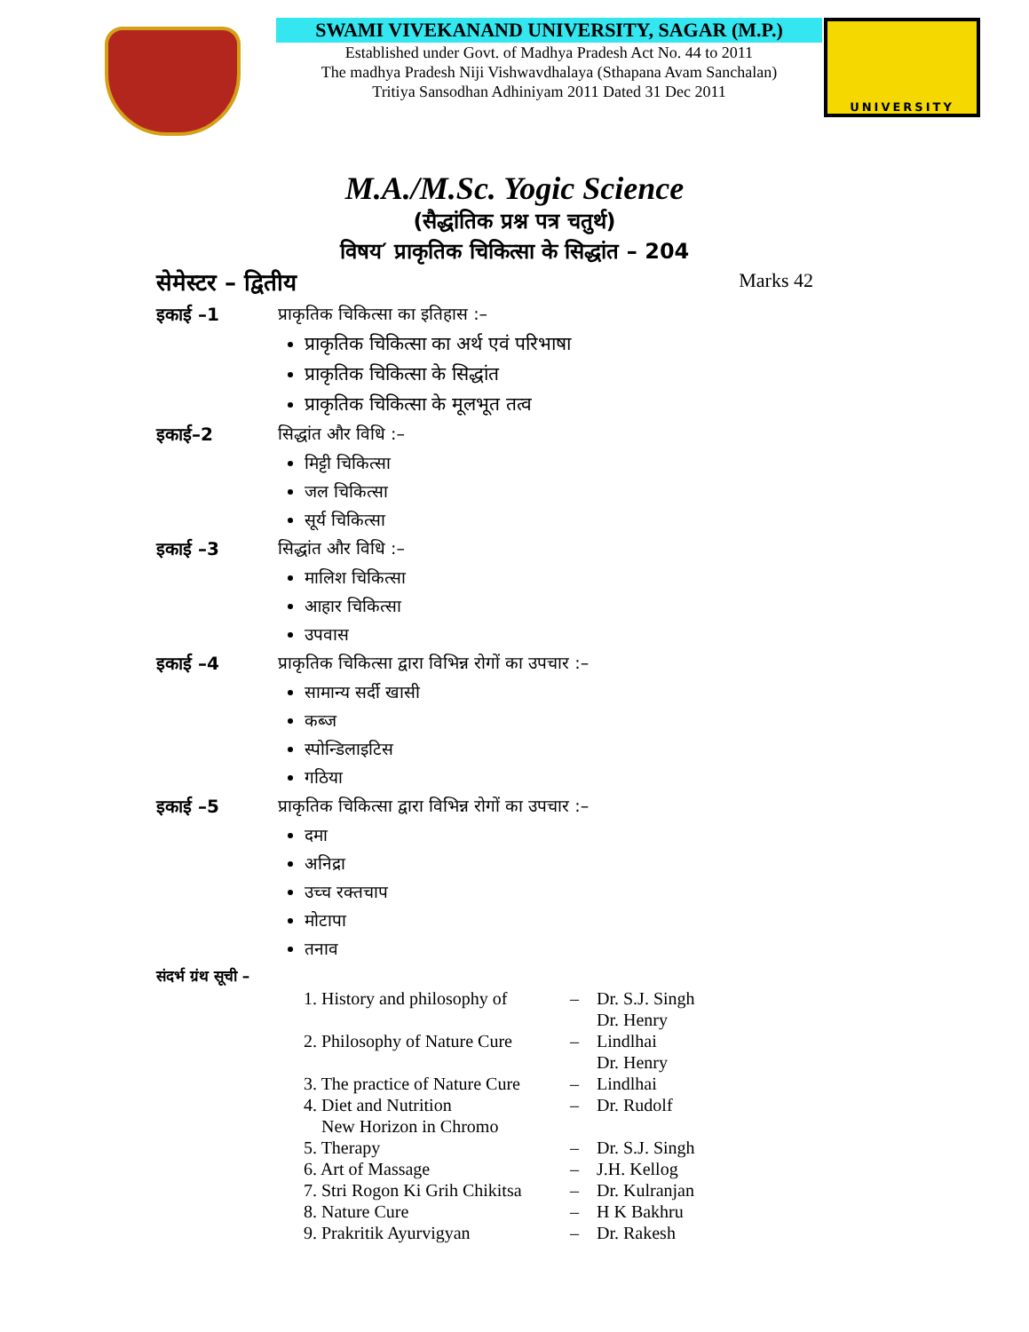SWAMI VIVEKANAND UNIVERSITY, SAGAR (M.P.)
Established under Govt. of Madhya Pradesh Act No. 44 to 2011
The madhya Pradesh Niji Vishwavdhalaya (Sthapana Avam Sanchalan)
Tritiya Sansodhan Adhiniyam 2011 Dated 31 Dec 2011
UNIVERSITY
M.A./M.Sc. Yogic Science
(सैद्धांतिक प्रश्न पत्र चतुर्थ)
विषय′ प्राकृतिक चिकित्सा के सिद्धांत – 204
सेमेस्टर – द्वितीय Marks 42
इकाई –1 प्राकृतिक चिकित्सा का इतिहास :–
प्राकृतिक चिकित्सा का अर्थ एवं परिभाषा
प्राकृतिक चिकित्सा के सिद्धांत
प्राकृतिक चिकित्सा के मूलभूत तत्व
इकाई–2 सिद्धांत और विधि :–
मिट्टी चिकित्सा
जल चिकित्सा
सूर्य चिकित्सा
इकाई –3 सिद्धांत और विधि :–
मालिश चिकित्सा
आहार चिकित्सा
उपवास
इकाई –4 प्राकृतिक चिकित्सा द्वारा विभिन्न रोगों का उपचार :–
सामान्य सर्दी खासी
कब्ज
स्पोन्डिलाइटिस
गठिया
इकाई –5 प्राकृतिक चिकित्सा द्वारा विभिन्न रोगों का उपचार :–
दमा
अनिद्रा
उच्च रक्तचाप
मोटापा
तनाव
संदर्भ ग्रंथ सूची –
| 1. History and philosophy of | – | Dr. S.J. Singh |
| | | Dr. Henry |
| 2. Philosophy of Nature Cure | – | Lindlhai |
| | | Dr. Henry |
| 3. The practice of Nature Cure | – | Lindlhai |
| 4. Diet and Nutrition | – | Dr. Rudolf |
| New Horizon in Chromo | | |
| 5. Therapy | – | Dr. S.J. Singh |
| 6. Art of Massage | – | J.H. Kellog |
| 7. Stri Rogon Ki Grih Chikitsa | – | Dr. Kulranjan |
| 8. Nature Cure | – | H K Bakhru |
| 9. Prakritik Ayurvigyan | – | Dr. Rakesh |